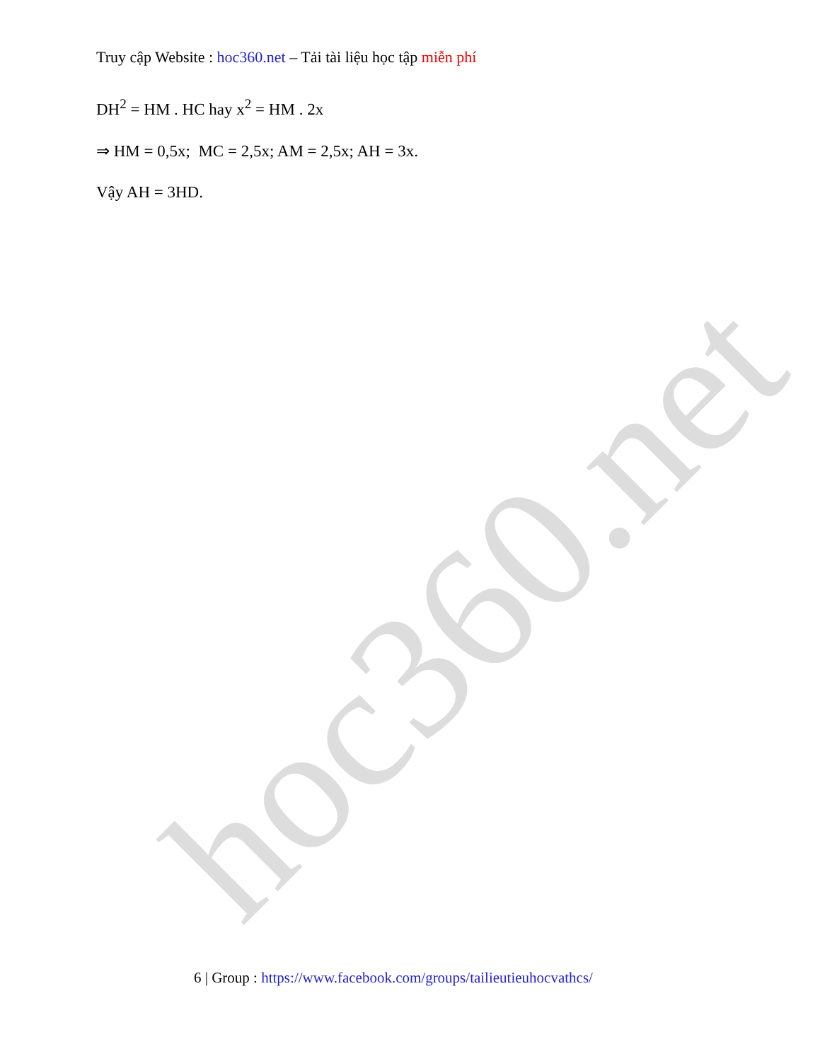hoc360.net
Truy cập Website : hoc360.net – Tải tài liệu học tập miễn phí
DH<sup>2</sup> = HM . HC hay x<sup>2</sup> = HM . 2x
⇒ HM = 0,5x; MC = 2,5x; AM = 2,5x; AH = 3x.
Vậy AH = 3HD.
6 | Group : https://www.facebook.com/groups/tailieutieuhocvathcs/